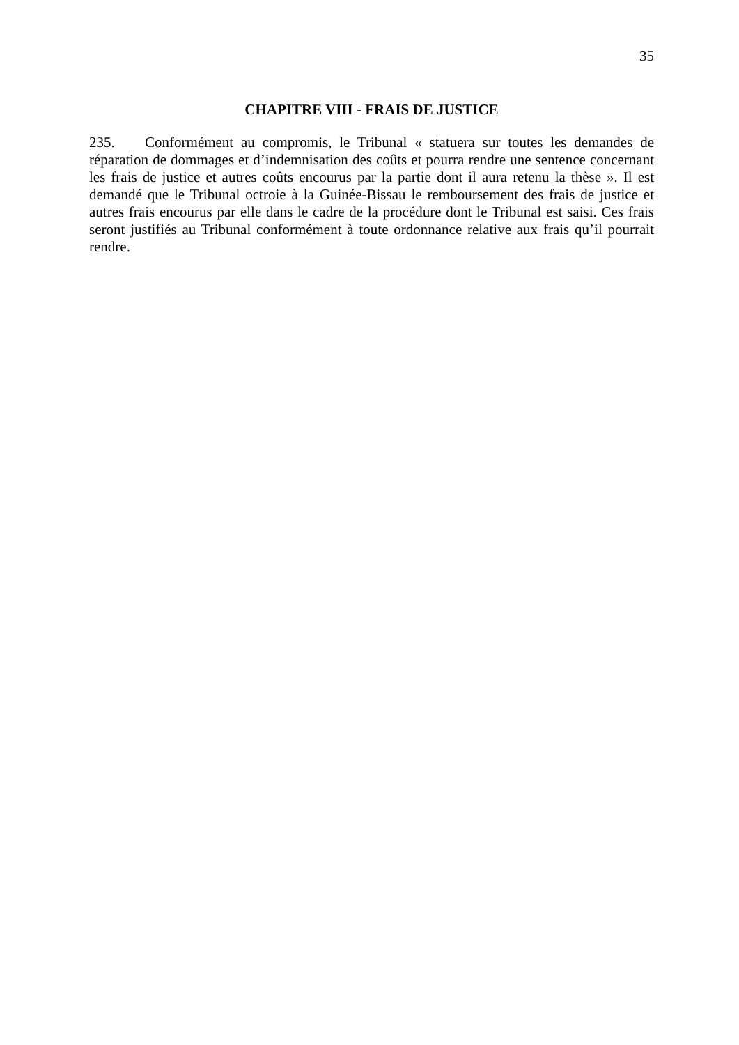35
CHAPITRE VIII - FRAIS DE JUSTICE
235. Conformément au compromis, le Tribunal « statuera sur toutes les demandes de réparation de dommages et d’indemnisation des coûts et pourra rendre une sentence concernant les frais de justice et autres coûts encourus par la partie dont il aura retenu la thèse ». Il est demandé que le Tribunal octroie à la Guinée-Bissau le remboursement des frais de justice et autres frais encourus par elle dans le cadre de la procédure dont le Tribunal est saisi. Ces frais seront justifiés au Tribunal conformément à toute ordonnance relative aux frais qu’il pourrait rendre.